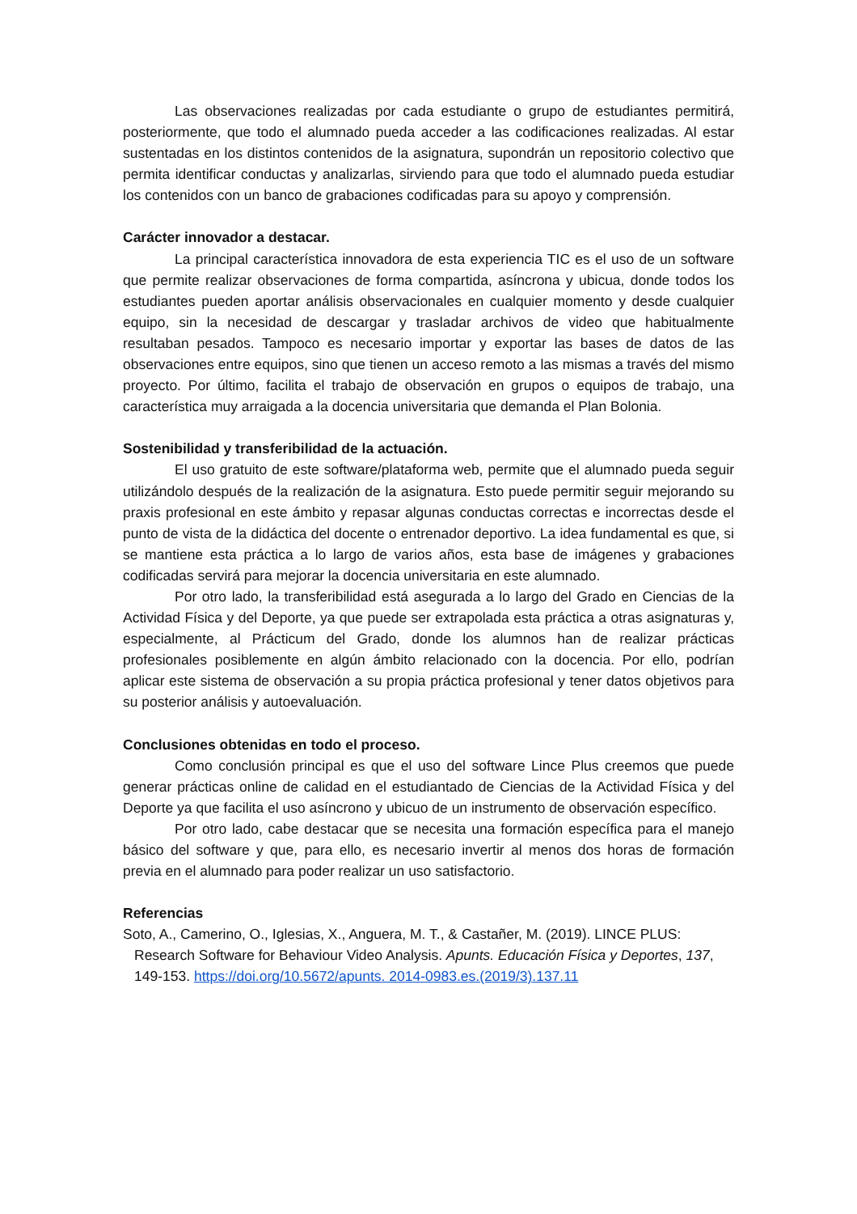Las observaciones realizadas por cada estudiante o grupo de estudiantes permitirá, posteriormente, que todo el alumnado pueda acceder a las codificaciones realizadas. Al estar sustentadas en los distintos contenidos de la asignatura, supondrán un repositorio colectivo que permita identificar conductas y analizarlas, sirviendo para que todo el alumnado pueda estudiar los contenidos con un banco de grabaciones codificadas para su apoyo y comprensión.
Carácter innovador a destacar.
La principal característica innovadora de esta experiencia TIC es el uso de un software que permite realizar observaciones de forma compartida, asíncrona y ubicua, donde todos los estudiantes pueden aportar análisis observacionales en cualquier momento y desde cualquier equipo, sin la necesidad de descargar y trasladar archivos de video que habitualmente resultaban pesados. Tampoco es necesario importar y exportar las bases de datos de las observaciones entre equipos, sino que tienen un acceso remoto a las mismas a través del mismo proyecto. Por último, facilita el trabajo de observación en grupos o equipos de trabajo, una característica muy arraigada a la docencia universitaria que demanda el Plan Bolonia.
Sostenibilidad y transferibilidad de la actuación.
El uso gratuito de este software/plataforma web, permite que el alumnado pueda seguir utilizándolo después de la realización de la asignatura. Esto puede permitir seguir mejorando su praxis profesional en este ámbito y repasar algunas conductas correctas e incorrectas desde el punto de vista de la didáctica del docente o entrenador deportivo. La idea fundamental es que, si se mantiene esta práctica a lo largo de varios años, esta base de imágenes y grabaciones codificadas servirá para mejorar la docencia universitaria en este alumnado.
Por otro lado, la transferibilidad está asegurada a lo largo del Grado en Ciencias de la Actividad Física y del Deporte, ya que puede ser extrapolada esta práctica a otras asignaturas y, especialmente, al Prácticum del Grado, donde los alumnos han de realizar prácticas profesionales posiblemente en algún ámbito relacionado con la docencia. Por ello, podrían aplicar este sistema de observación a su propia práctica profesional y tener datos objetivos para su posterior análisis y autoevaluación.
Conclusiones obtenidas en todo el proceso.
Como conclusión principal es que el uso del software Lince Plus creemos que puede generar prácticas online de calidad en el estudiantado de Ciencias de la Actividad Física y del Deporte ya que facilita el uso asíncrono y ubicuo de un instrumento de observación específico.
Por otro lado, cabe destacar que se necesita una formación específica para el manejo básico del software y que, para ello, es necesario invertir al menos dos horas de formación previa en el alumnado para poder realizar un uso satisfactorio.
Referencias
Soto, A., Camerino, O., Iglesias, X., Anguera, M. T., & Castañer, M. (2019). LINCE PLUS: Research Software for Behaviour Video Analysis. Apunts. Educación Física y Deportes, 137, 149-153. https://doi.org/10.5672/apunts. 2014-0983.es.(2019/3).137.11